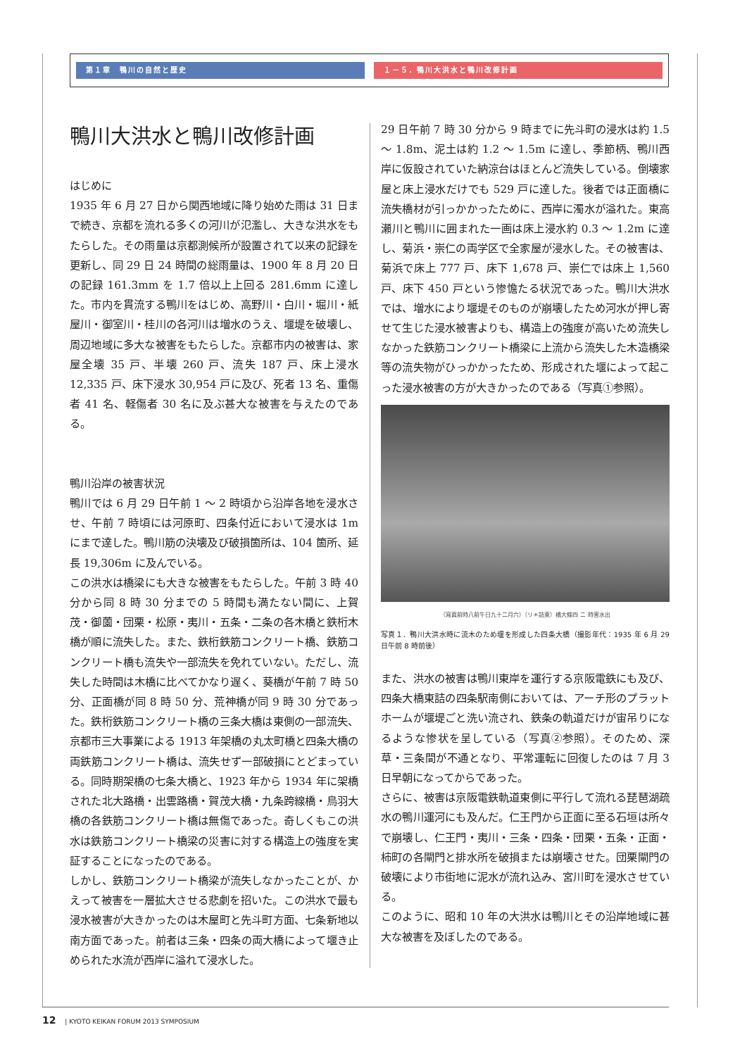第１章　鴨川の自然と歴史 １－５. 鴨川大洪水と鴨川改修計画
鴨川大洪水と鴨川改修計画
はじめに
1935 年 6 月 27 日から関西地域に降り始めた雨は 31 日まで続き、京都を流れる多くの河川が氾濫し、大きな洪水をもたらした。その雨量は京都測候所が設置されて以来の記録を更新し、同 29 日 24 時間の総雨量は、1900 年 8 月 20 日の記録 161.3mm を 1.7 倍以上上回る 281.6mm に達した。市内を貫流する鴨川をはじめ、高野川・白川・堀川・紙屋川・御室川・桂川の各河川は増水のうえ、堰堤を破壊し、周辺地域に多大な被害をもたらした。京都市内の被害は、家屋全壊 35 戸、半壊 260 戸、流失 187 戸、床上浸水 12,335 戸、床下浸水 30,954 戸に及び、死者 13 名、重傷者 41 名、軽傷者 30 名に及ぶ甚大な被害を与えたのである。
鴨川沿岸の被害状況
鴨川では 6 月 29 日午前 1 ～ 2 時頃から沿岸各地を浸水させ、午前 7 時頃には河原町、四条付近において浸水は 1m にまで達した。鴨川筋の決壊及び破損箇所は、104 箇所、延長 19,306m に及んでいる。
この洪水は橋梁にも大きな被害をもたらした。午前 3 時 40 分から同 8 時 30 分までの 5 時間も満たない間に、上賀茂・御薗・団栗・松原・夷川・五条・二条の各木橋と鉄桁木橋が順に流失した。また、鉄桁鉄筋コンクリート橋、鉄筋コンクリート橋も流失や一部流失を免れていない。ただし、流失した時間は木橋に比べてかなり遅く、葵橋が午前 7 時 50 分、正面橋が同 8 時 50 分、荒神橋が同 9 時 30 分であった。鉄桁鉄筋コンクリート橋の三条大橋は東側の一部流失、京都市三大事業による 1913 年架橋の丸太町橋と四条大橋の両鉄筋コンクリート橋は、流失せず一部破損にとどまっている。同時期架橋の七条大橋と、1923 年から 1934 年に架橋された北大路橋・出雲路橋・賀茂大橋・九条跨線橋・鳥羽大橋の各鉄筋コンクリート橋は無傷であった。奇しくもこの洪水は鉄筋コンクリート橋梁の災害に対する構造上の強度を実証することになったのである。
しかし、鉄筋コンクリート橋梁が流失しなかったことが、かえって被害を一層拡大させる悲劇を招いた。この洪水で最も浸水被害が大きかったのは木屋町と先斗町方面、七条新地以南方面であった。前者は三条・四条の両大橋によって堰き止められた水流が西岸に溢れて浸水した。
29 日午前 7 時 30 分から 9 時までに先斗町の浸水は約 1.5 ～ 1.8m、泥土は約 1.2 ～ 1.5m に達し、季節柄、鴨川西岸に仮設されていた納涼台はほとんど流失している。倒壊家屋と床上浸水だけでも 529 戸に達した。後者では正面橋に流失橋材が引っかかったために、西岸に濁水が溢れた。東高瀬川と鴨川に囲まれた一画は床上浸水約 0.3 ～ 1.2m に達し、菊浜・崇仁の両学区で全家屋が浸水した。その被害は、菊浜で床上 777 戸、床下 1,678 戸、崇仁では床上 1,560 戸、床下 450 戸という惨憺たる状況であった。鴨川大洪水では、増水により堰堤そのものが崩壊したため河水が押し寄せて生じた浸水被害よりも、構造上の強度が高いため流失しなかった鉄筋コンクリート橋梁に上流から流失した木造橋梁等の流失物がひっかかったため、形成された堰によって起こった浸水被害の方が大きかったのである（写真①参照）。
（寫眞前時八前午日九十二月六）（リ＊詰東）橋大條四 ニ 時害水出
写真１．鴨川大洪水時に流木のため堰を形成した四条大橋（撮影年代：1935 年 6 月 29 日午前 8 時前後）
また、洪水の被害は鴨川東岸を運行する京阪電鉄にも及び、四条大橋東詰の四条駅南側においては、アーチ形のプラットホームが堰堤ごと洗い流され、鉄条の軌道だけが宙吊りになるような惨状を呈している（写真②参照）。そのため、深草・三条間が不通となり、平常運転に回復したのは 7 月 3 日早朝になってからであった。
さらに、被害は京阪電鉄軌道東側に平行して流れる琵琶湖疏水の鴨川運河にも及んだ。仁王門から正面に至る石垣は所々で崩壊し、仁王門・夷川・三条・四条・団栗・五条・正面・柿町の各閘門と排水所を破損または崩壊させた。団栗閘門の破壊により市街地に泥水が流れ込み、宮川町を浸水させている。
このように、昭和 10 年の大洪水は鴨川とその沿岸地域に甚大な被害を及ぼしたのである。
12 | KYOTO KEIKAN FORUM 2013 SYMPOSIUM